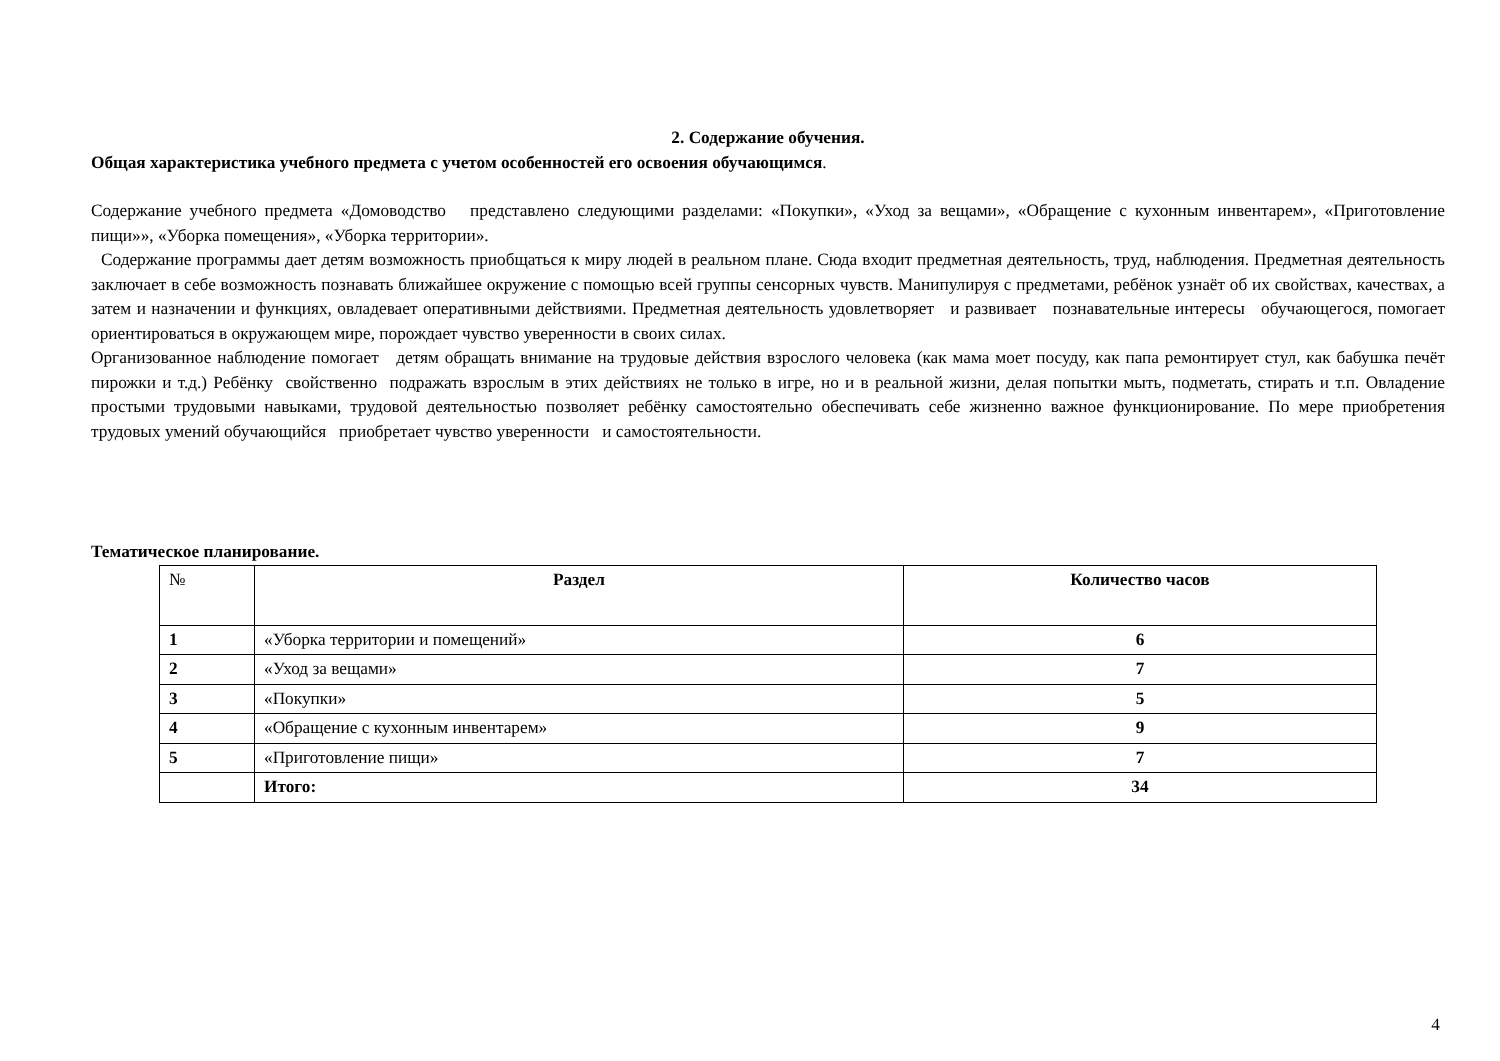2. Содержание обучения.
Общая характеристика учебного предмета с учетом особенностей его освоения обучающимся.
Содержание учебного предмета «Домоводство представлено следующими разделами: «Покупки», «Уход за вещами», «Обращение с кухонным инвентарем», «Приготовление пищи»», «Уборка помещения», «Уборка территории».
Содержание программы дает детям возможность приобщаться к миру людей в реальном плане. Сюда входит предметная деятельность, труд, наблюдения. Предметная деятельность заключает в себе возможность познавать ближайшее окружение с помощью всей группы сенсорных чувств. Манипулируя с предметами, ребёнок узнаёт об их свойствах, качествах, а затем и назначении и функциях, овладевает оперативными действиями. Предметная деятельность удовлетворяет и развивает познавательные интересы обучающегося, помогает ориентироваться в окружающем мире, порождает чувство уверенности в своих силах.
Организованное наблюдение помогает детям обращать внимание на трудовые действия взрослого человека (как мама моет посуду, как папа ремонтирует стул, как бабушка печёт пирожки и т.д.) Ребёнку свойственно подражать взрослым в этих действиях не только в игре, но и в реальной жизни, делая попытки мыть, подметать, стирать и т.п. Овладение простыми трудовыми навыками, трудовой деятельностью позволяет ребёнку самостоятельно обеспечивать себе жизненно важное функционирование. По мере приобретения трудовых умений обучающийся приобретает чувство уверенности и самостоятельности.
Тематическое планирование.
| № | Раздел | Количество часов |
| --- | --- | --- |
| 1 | «Уборка территории и помещений» | 6 |
| 2 | «Уход за вещами» | 7 |
| 3 | «Покупки» | 5 |
| 4 | «Обращение с кухонным инвентарем» | 9 |
| 5 | «Приготовление пищи» | 7 |
| | Итого: | 34 |
4